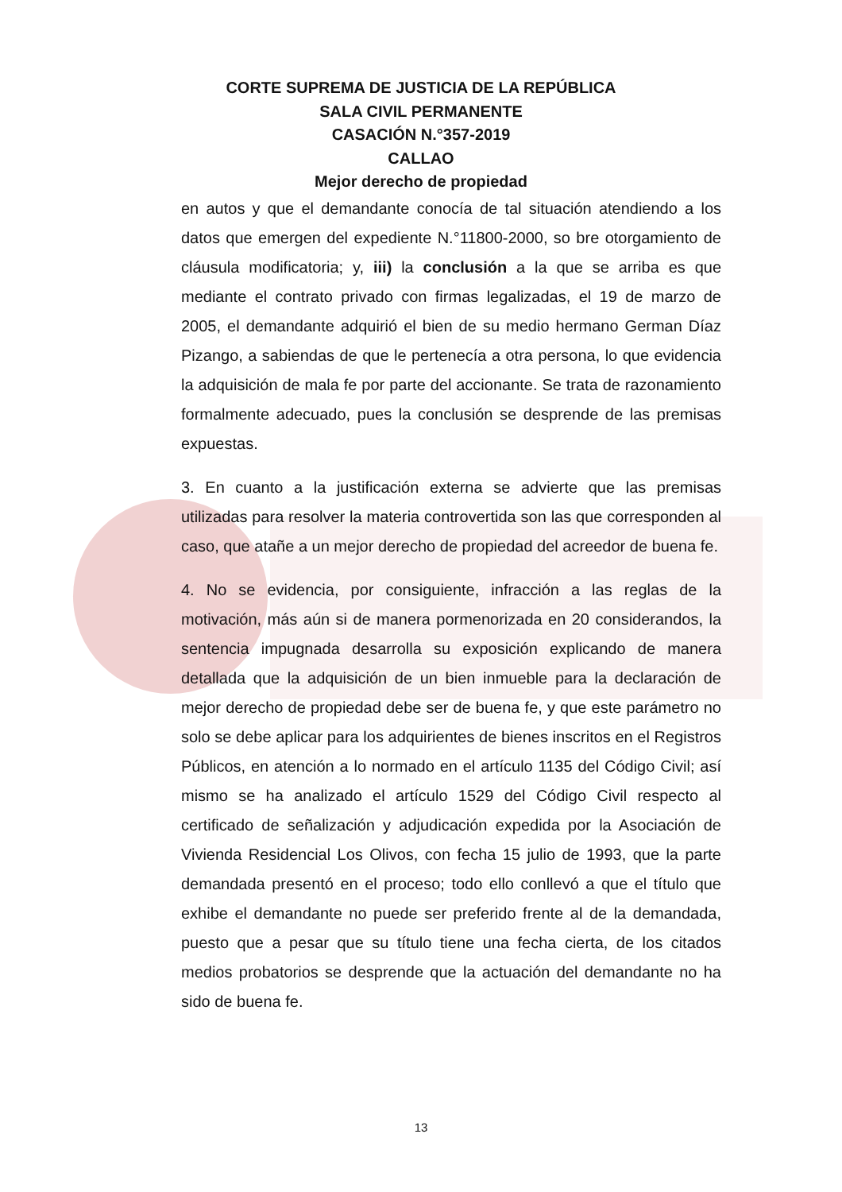CORTE SUPREMA DE JUSTICIA DE LA REPÚBLICA
SALA CIVIL PERMANENTE
CASACIÓN N.°357-2019
CALLAO
Mejor derecho de propiedad
en autos y que el demandante conocía de tal situación atendiendo a los datos que emergen del expediente N.°11800-2000, so bre otorgamiento de cláusula modificatoria; y, iii) la conclusión a la que se arriba es que mediante el contrato privado con firmas legalizadas, el 19 de marzo de 2005, el demandante adquirió el bien de su medio hermano German Díaz Pizango, a sabiendas de que le pertenecía a otra persona, lo que evidencia la adquisición de mala fe por parte del accionante. Se trata de razonamiento formalmente adecuado, pues la conclusión se desprende de las premisas expuestas.
3. En cuanto a la justificación externa se advierte que las premisas utilizadas para resolver la materia controvertida son las que corresponden al caso, que atañe a un mejor derecho de propiedad del acreedor de buena fe.
4. No se evidencia, por consiguiente, infracción a las reglas de la motivación, más aún si de manera pormenorizada en 20 considerandos, la sentencia impugnada desarrolla su exposición explicando de manera detallada que la adquisición de un bien inmueble para la declaración de mejor derecho de propiedad debe ser de buena fe, y que este parámetro no solo se debe aplicar para los adquirientes de bienes inscritos en el Registros Públicos, en atención a lo normado en el artículo 1135 del Código Civil; así mismo se ha analizado el artículo 1529 del Código Civil respecto al certificado de señalización y adjudicación expedida por la Asociación de Vivienda Residencial Los Olivos, con fecha 15 julio de 1993, que la parte demandada presentó en el proceso; todo ello conllevó a que el título que exhibe el demandante no puede ser preferido frente al de la demandada, puesto que a pesar que su título tiene una fecha cierta, de los citados medios probatorios se desprende que la actuación del demandante no ha sido de buena fe.
13